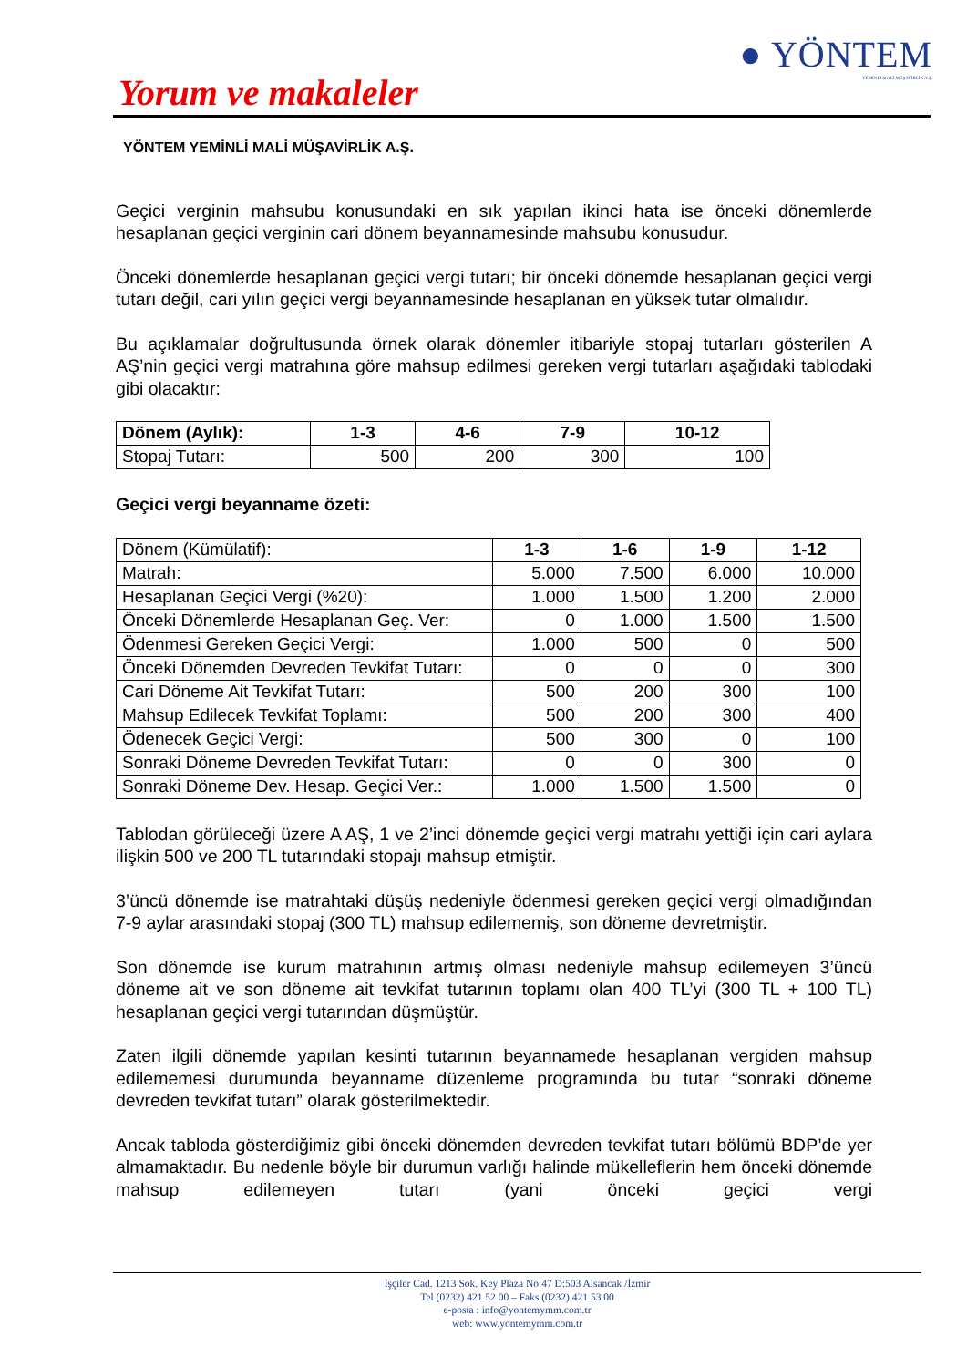● YÖNTEM
YEMİNLİ MALİ MÜŞAVİRLİK A.Ş.
Yorum ve makaleler
YÖNTEM YEMİNLİ MALİ MÜŞAVİRLİK A.Ş.
Geçici verginin mahsubu konusundaki en sık yapılan ikinci hata ise önceki dönemlerde hesaplanan geçici verginin cari dönem beyannamesinde mahsubu konusudur.
Önceki dönemlerde hesaplanan geçici vergi tutarı; bir önceki dönemde hesaplanan geçici vergi tutarı değil, cari yılın geçici vergi beyannamesinde hesaplanan en yüksek tutar olmalıdır.
Bu açıklamalar doğrultusunda örnek olarak dönemler itibariyle stopaj tutarları gösterilen A AŞ’nin geçici vergi matrahına göre mahsup edilmesi gereken vergi tutarları aşağıdaki tablodaki gibi olacaktır:
| Dönem (Aylık): | 1-3 | 4-6 | 7-9 | 10-12 |
| --- | --- | --- | --- | --- |
| Stopaj Tutarı: | 500 | 200 | 300 | 100 |
Geçici vergi beyanname özeti:
| Dönem (Kümülatif): | 1-3 | 1-6 | 1-9 | 1-12 |
| Matrah: | 5.000 | 7.500 | 6.000 | 10.000 |
| Hesaplanan Geçici Vergi (%20): | 1.000 | 1.500 | 1.200 | 2.000 |
| Önceki Dönemlerde Hesaplanan Geç. Ver: | 0 | 1.000 | 1.500 | 1.500 |
| Ödenmesi Gereken Geçici Vergi: | 1.000 | 500 | 0 | 500 |
| Önceki Dönemden Devreden Tevkifat Tutarı: | 0 | 0 | 0 | 300 |
| Cari Döneme Ait Tevkifat Tutarı: | 500 | 200 | 300 | 100 |
| Mahsup Edilecek Tevkifat Toplamı: | 500 | 200 | 300 | 400 |
| Ödenecek Geçici Vergi: | 500 | 300 | 0 | 100 |
| Sonraki Döneme Devreden Tevkifat Tutarı: | 0 | 0 | 300 | 0 |
| Sonraki Döneme Dev. Hesap. Geçici Ver.: | 1.000 | 1.500 | 1.500 | 0 |
Tablodan görüleceği üzere A AŞ, 1 ve 2’inci dönemde geçici vergi matrahı yettiği için cari aylara ilişkin 500 ve 200 TL tutarındaki stopajı mahsup etmiştir.
3’üncü dönemde ise matrahtaki düşüş nedeniyle ödenmesi gereken geçici vergi olmadığından 7-9 aylar arasındaki stopaj (300 TL) mahsup edilememiş, son döneme devretmiştir.
Son dönemde ise kurum matrahının artmış olması nedeniyle mahsup edilemeyen 3’üncü döneme ait ve son döneme ait tevkifat tutarının toplamı olan 400 TL’yi (300 TL + 100 TL) hesaplanan geçici vergi tutarından düşmüştür.
Zaten ilgili dönemde yapılan kesinti tutarının beyannamede hesaplanan vergiden mahsup edilememesi durumunda beyanname düzenleme programında bu tutar “sonraki döneme devreden tevkifat tutarı” olarak gösterilmektedir.
Ancak tabloda gösterdiğimiz gibi önceki dönemden devreden tevkifat tutarı bölümü BDP’de yer almamaktadır. Bu nedenle böyle bir durumun varlığı halinde mükelleflerin hem önceki dönemde mahsup edilemeyen tutarı (yani önceki geçici vergi
İşçiler Cad. 1213 Sok. Key Plaza No:47 D:503 Alsancak /İzmir
Tel (0232) 421 52 00 – Faks (0232) 421 53 00
e-posta : info@yontemymm.com.tr
web: www.yontemymm.com.tr